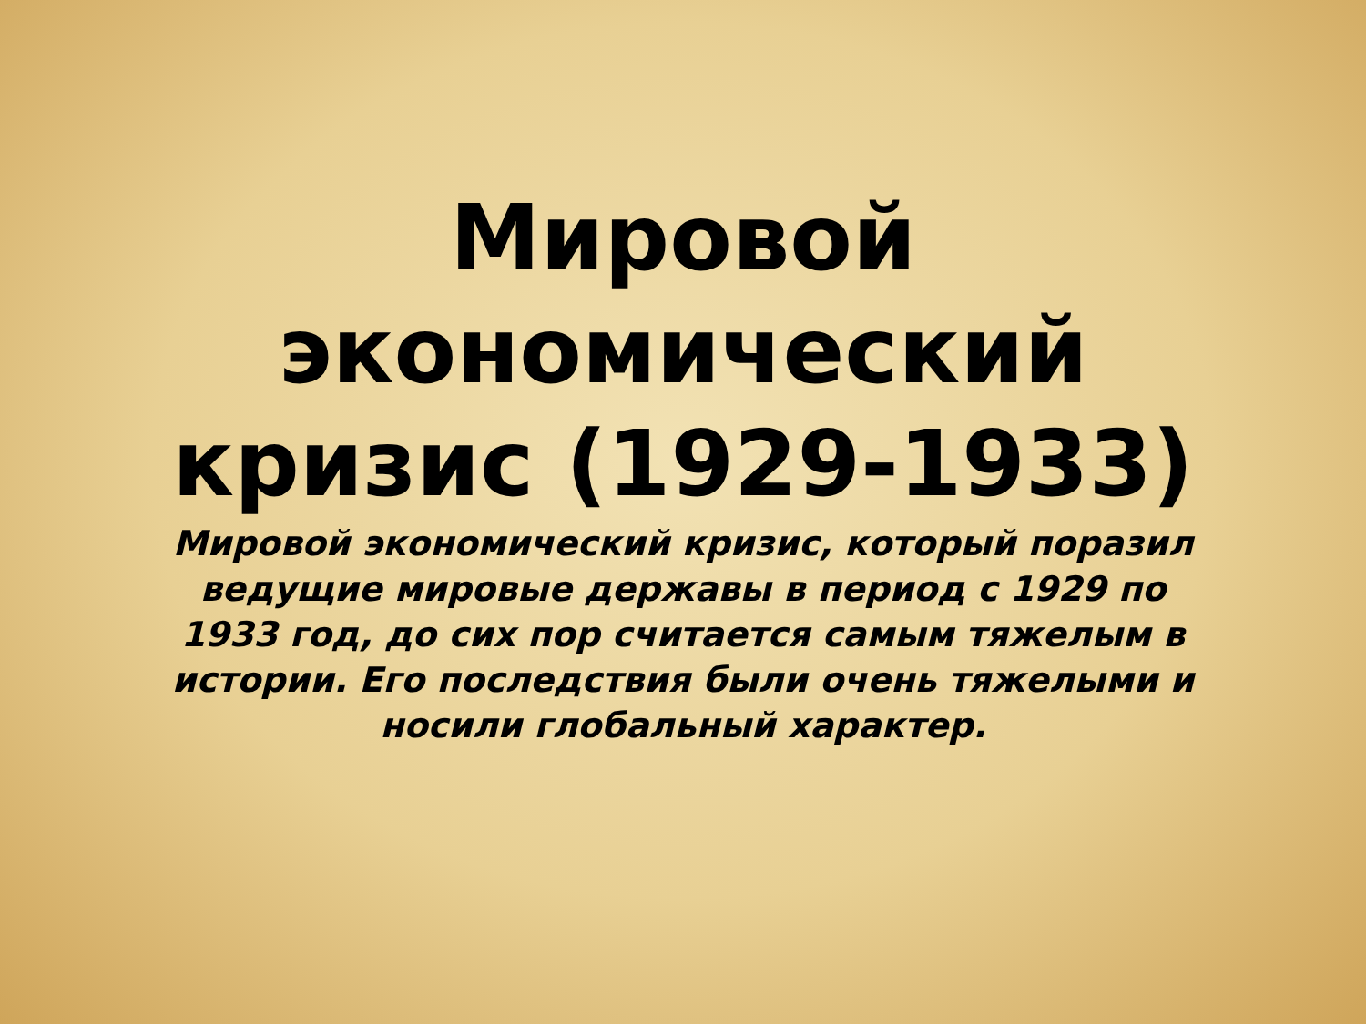Мировой
экономический
кризис (1929-1933)
Мировой экономический кризис, который поразил ведущие мировые державы в период с 1929 по 1933 год, до сих пор считается самым тяжелым в истории. Его последствия были очень тяжелыми и носили глобальный характер.